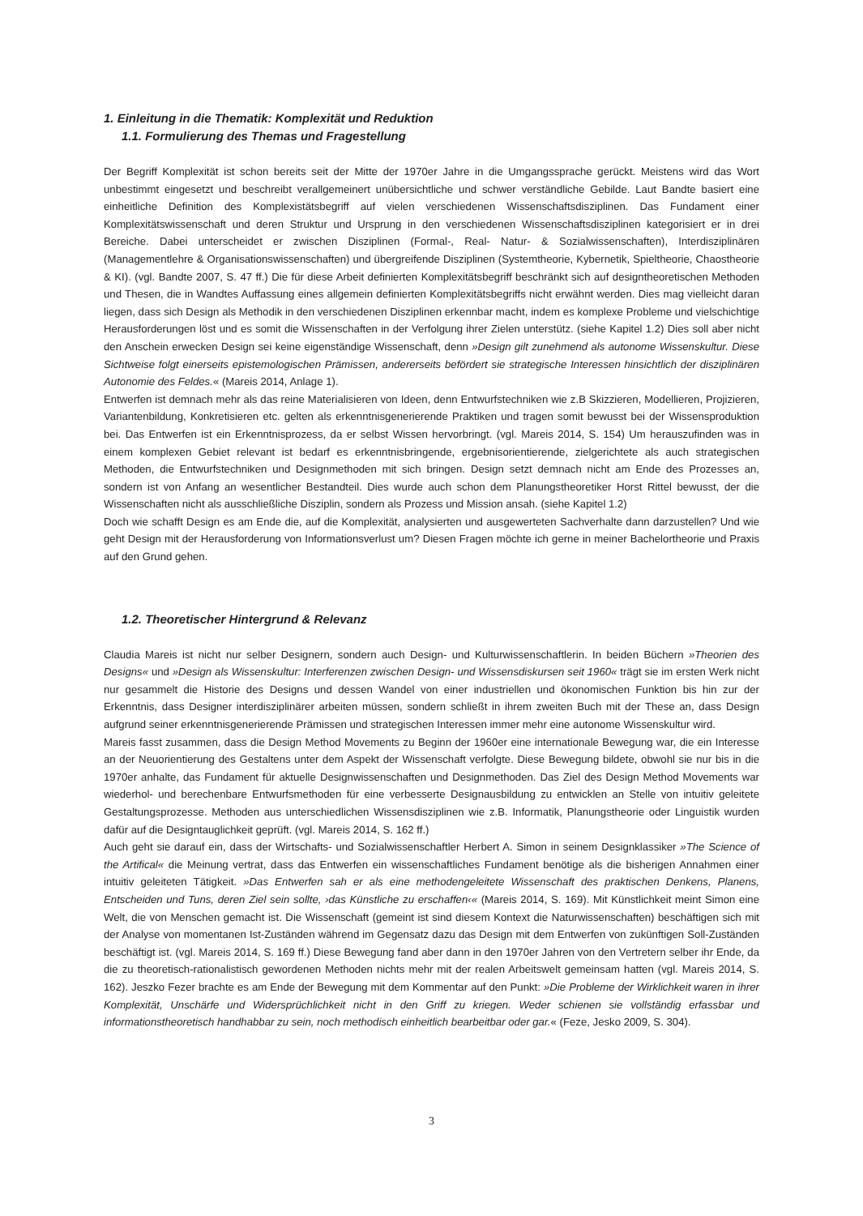1. Einleitung in die Thematik: Komplexität und Reduktion
1.1. Formulierung des Themas und Fragestellung
Der Begriff Komplexität ist schon bereits seit der Mitte der 1970er Jahre in die Umgangssprache gerückt. Meistens wird das Wort unbestimmt eingesetzt und beschreibt verallgemeinert unübersichtliche und schwer verständliche Gebilde. Laut Bandte basiert eine einheitliche Definition des Komplexistätsbegriff auf vielen verschiedenen Wissenschaftsdisziplinen. Das Fundament einer Komplexitätswissenschaft und deren Struktur und Ursprung in den verschiedenen Wissenschaftsdisziplinen kategorisiert er in drei Bereiche. Dabei unterscheidet er zwischen Disziplinen (Formal-, Real- Natur- & Sozialwissenschaften), Interdisziplinären (Managementlehre & Organisationswissenschaften) und übergreifende Disziplinen (Systemtheorie, Kybernetik, Spieltheorie, Chaostheorie & KI). (vgl. Bandte 2007, S. 47 ff.) Die für diese Arbeit definierten Komplexitätsbegriff beschränkt sich auf designtheoretischen Methoden und Thesen, die in Wandtes Auffassung eines allgemein definierten Komplexitätsbegriffs nicht erwähnt werden. Dies mag vielleicht daran liegen, dass sich Design als Methodik in den verschiedenen Disziplinen erkennbar macht, indem es komplexe Probleme und vielschichtige Herausforderungen löst und es somit die Wissenschaften in der Verfolgung ihrer Zielen unterstütz. (siehe Kapitel 1.2) Dies soll aber nicht den Anschein erwecken Design sei keine eigenständige Wissenschaft, denn »Design gilt zunehmend als autonome Wissenskultur. Diese Sichtweise folgt einerseits epistemologischen Prämissen, andererseits befördert sie strategische Interessen hinsichtlich der disziplinären Autonomie des Feldes.« (Mareis 2014, Anlage 1).
Entwerfen ist demnach mehr als das reine Materialisieren von Ideen, denn Entwurfstechniken wie z.B Skizzieren, Modellieren, Projizieren, Variantenbildung, Konkretisieren etc. gelten als erkenntnisgenerierende Praktiken und tragen somit bewusst bei der Wissensproduktion bei. Das Entwerfen ist ein Erkenntnisprozess, da er selbst Wissen hervorbringt. (vgl. Mareis 2014, S. 154) Um herauszufinden was in einem komplexen Gebiet relevant ist bedarf es erkenntnisbringende, ergebnisorientierende, zielgerichtete als auch strategischen Methoden, die Entwurfstechniken und Designmethoden mit sich bringen. Design setzt demnach nicht am Ende des Prozesses an, sondern ist von Anfang an wesentlicher Bestandteil. Dies wurde auch schon dem Planungstheoretiker Horst Rittel bewusst, der die Wissenschaften nicht als ausschließliche Disziplin, sondern als Prozess und Mission ansah. (siehe Kapitel 1.2)
Doch wie schafft Design es am Ende die, auf die Komplexität, analysierten und ausgewerteten Sachverhalte dann darzustellen? Und wie geht Design mit der Herausforderung von Informationsverlust um? Diesen Fragen möchte ich gerne in meiner Bachelortheorie und Praxis auf den Grund gehen.
1.2. Theoretischer Hintergrund & Relevanz
Claudia Mareis ist nicht nur selber Designern, sondern auch Design- und Kulturwissenschaftlerin. In beiden Büchern »Theorien des Designs« und »Design als Wissenskultur: Interferenzen zwischen Design- und Wissensdiskursen seit 1960« trägt sie im ersten Werk nicht nur gesammelt die Historie des Designs und dessen Wandel von einer industriellen und ökonomischen Funktion bis hin zur der Erkenntnis, dass Designer interdisziplinärer arbeiten müssen, sondern schließt in ihrem zweiten Buch mit der These an, dass Design aufgrund seiner erkenntnisgenerierende Prämissen und strategischen Interessen immer mehr eine autonome Wissenskultur wird.
Mareis fasst zusammen, dass die Design Method Movements zu Beginn der 1960er eine internationale Bewegung war, die ein Interesse an der Neuorientierung des Gestaltens unter dem Aspekt der Wissenschaft verfolgte. Diese Bewegung bildete, obwohl sie nur bis in die 1970er anhalte, das Fundament für aktuelle Designwissenschaften und Designmethoden. Das Ziel des Design Method Movements war wiederhol- und berechenbare Entwurfsmethoden für eine verbesserte Designausbildung zu entwicklen an Stelle von intuitiv geleitete Gestaltungsprozesse. Methoden aus unterschiedlichen Wissensdisziplinen wie z.B. Informatik, Planungstheorie oder Linguistik wurden dafür auf die Designtauglichkeit geprüft. (vgl. Mareis 2014, S. 162 ff.)
Auch geht sie darauf ein, dass der Wirtschafts- und Sozialwissenschaftler Herbert A. Simon in seinem Designklassiker »The Science of the Artifical« die Meinung vertrat, dass das Entwerfen ein wissenschaftliches Fundament benötige als die bisherigen Annahmen einer intuitiv geleiteten Tätigkeit. »Das Entwerfen sah er als eine methodengeleitete Wissenschaft des praktischen Denkens, Planens, Entscheiden und Tuns, deren Ziel sein sollte, ›das Künstliche zu erschaffen‹« (Mareis 2014, S. 169). Mit Künstlichkeit meint Simon eine Welt, die von Menschen gemacht ist. Die Wissenschaft (gemeint ist sind diesem Kontext die Naturwissenschaften) beschäftigen sich mit der Analyse von momentanen Ist-Zuständen während im Gegensatz dazu das Design mit dem Entwerfen von zukünftigen Soll-Zuständen beschäftigt ist. (vgl. Mareis 2014, S. 169 ff.) Diese Bewegung fand aber dann in den 1970er Jahren von den Vertretern selber ihr Ende, da die zu theoretisch-rationalistisch gewordenen Methoden nichts mehr mit der realen Arbeitswelt gemeinsam hatten (vgl. Mareis 2014, S. 162). Jeszko Fezer brachte es am Ende der Bewegung mit dem Kommentar auf den Punkt: »Die Probleme der Wirklichkeit waren in ihrer Komplexität, Unschärfe und Widersprüchlichkeit nicht in den Griff zu kriegen. Weder schienen sie vollständig erfassbar und informationstheoretisch handhabbar zu sein, noch methodisch einheitlich bearbeitbar oder gar.« (Feze, Jesko 2009, S. 304).
3